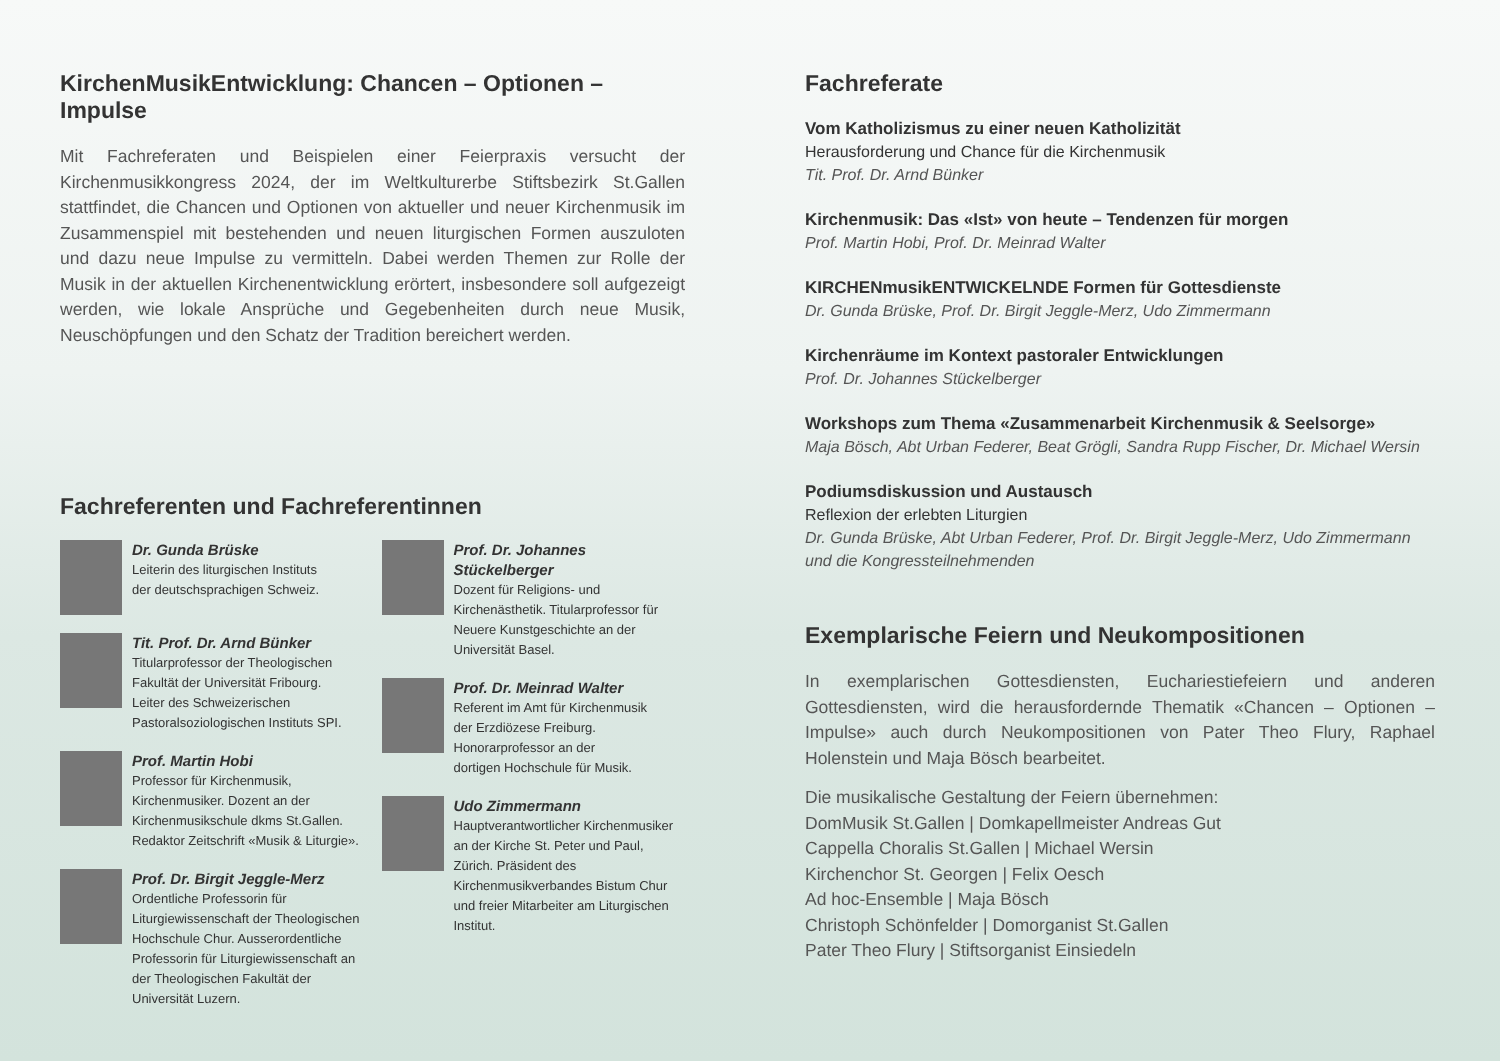KirchenMusikEntwicklung: Chancen – Optionen – Impulse
Mit Fachreferaten und Beispielen einer Feierpraxis versucht der Kirchenmusikkongress 2024, der im Weltkulturerbe Stiftsbezirk St.Gallen stattfindet, die Chancen und Optionen von aktueller und neuer Kirchenmusik im Zusammenspiel mit bestehenden und neuen liturgischen Formen auszuloten und dazu neue Impulse zu vermitteln. Dabei werden Themen zur Rolle der Musik in der aktuellen Kirchenentwicklung erörtert, insbesondere soll aufgezeigt werden, wie lokale Ansprüche und Gegebenheiten durch neue Musik, Neuschöpfungen und den Schatz der Tradition bereichert werden.
Fachreferenten und Fachreferentinnen
Dr. Gunda Brüske
Leiterin des liturgischen Instituts
der deutschsprachigen Schweiz.
Tit. Prof. Dr. Arnd Bünker
Titularprofessor der Theologischen
Fakultät der Universität Fribourg.
Leiter des Schweizerischen
Pastoralsoziologischen Instituts SPI.
Prof. Martin Hobi
Professor für Kirchenmusik,
Kirchenmusiker. Dozent an der
Kirchenmusikschule dkms St.Gallen.
Redaktor Zeitschrift «Musik & Liturgie».
Prof. Dr. Birgit Jeggle-Merz
Ordentliche Professorin für Liturgiewissenschaft der Theologischen Hochschule Chur. Ausserordentliche Professorin für Liturgiewissenschaft an der Theologischen Fakultät der Universität Luzern.
Prof. Dr. Johannes Stückelberger
Dozent für Religions- und Kirchenästhetik. Titularprofessor für Neuere Kunstgeschichte an der Universität Basel.
Prof. Dr. Meinrad Walter
Referent im Amt für Kirchenmusik
der Erzdiözese Freiburg.
Honorarprofessor an der
dortigen Hochschule für Musik.
Udo Zimmermann
Hauptverantwortlicher Kirchenmusiker an der Kirche St. Peter und Paul, Zürich. Präsident des Kirchenmusikverbandes Bistum Chur und freier Mitarbeiter am Liturgischen Institut.
Fachreferate
Vom Katholizismus zu einer neuen Katholizität
Herausforderung und Chance für die Kirchenmusik
Tit. Prof. Dr. Arnd Bünker
Kirchenmusik: Das «Ist» von heute – Tendenzen für morgen
Prof. Martin Hobi, Prof. Dr. Meinrad Walter
KIRCHENmusikENTWICKELNDE Formen für Gottesdienste
Dr. Gunda Brüske, Prof. Dr. Birgit Jeggle-Merz, Udo Zimmermann
Kirchenräume im Kontext pastoraler Entwicklungen
Prof. Dr. Johannes Stückelberger
Workshops zum Thema «Zusammenarbeit Kirchenmusik & Seelsorge»
Maja Bösch, Abt Urban Federer, Beat Grögli, Sandra Rupp Fischer, Dr. Michael Wersin
Podiumsdiskussion und Austausch
Reflexion der erlebten Liturgien
Dr. Gunda Brüske, Abt Urban Federer, Prof. Dr. Birgit Jeggle-Merz, Udo Zimmermann und die Kongressteilnehmenden
Exemplarische Feiern und Neukompositionen
In exemplarischen Gottesdiensten, Euchariestiefeiern und anderen Gottesdiensten, wird die herausfordernde Thematik «Chancen – Optionen – Impulse» auch durch Neukompositionen von Pater Theo Flury, Raphael Holenstein und Maja Bösch bearbeitet.
Die musikalische Gestaltung der Feiern übernehmen:
DomMusik St.Gallen | Domkapellmeister Andreas Gut
Cappella Choralis St.Gallen | Michael Wersin
Kirchenchor St. Georgen | Felix Oesch
Ad hoc-Ensemble | Maja Bösch
Christoph Schönfelder | Domorganist St.Gallen
Pater Theo Flury | Stiftsorganist Einsiedeln